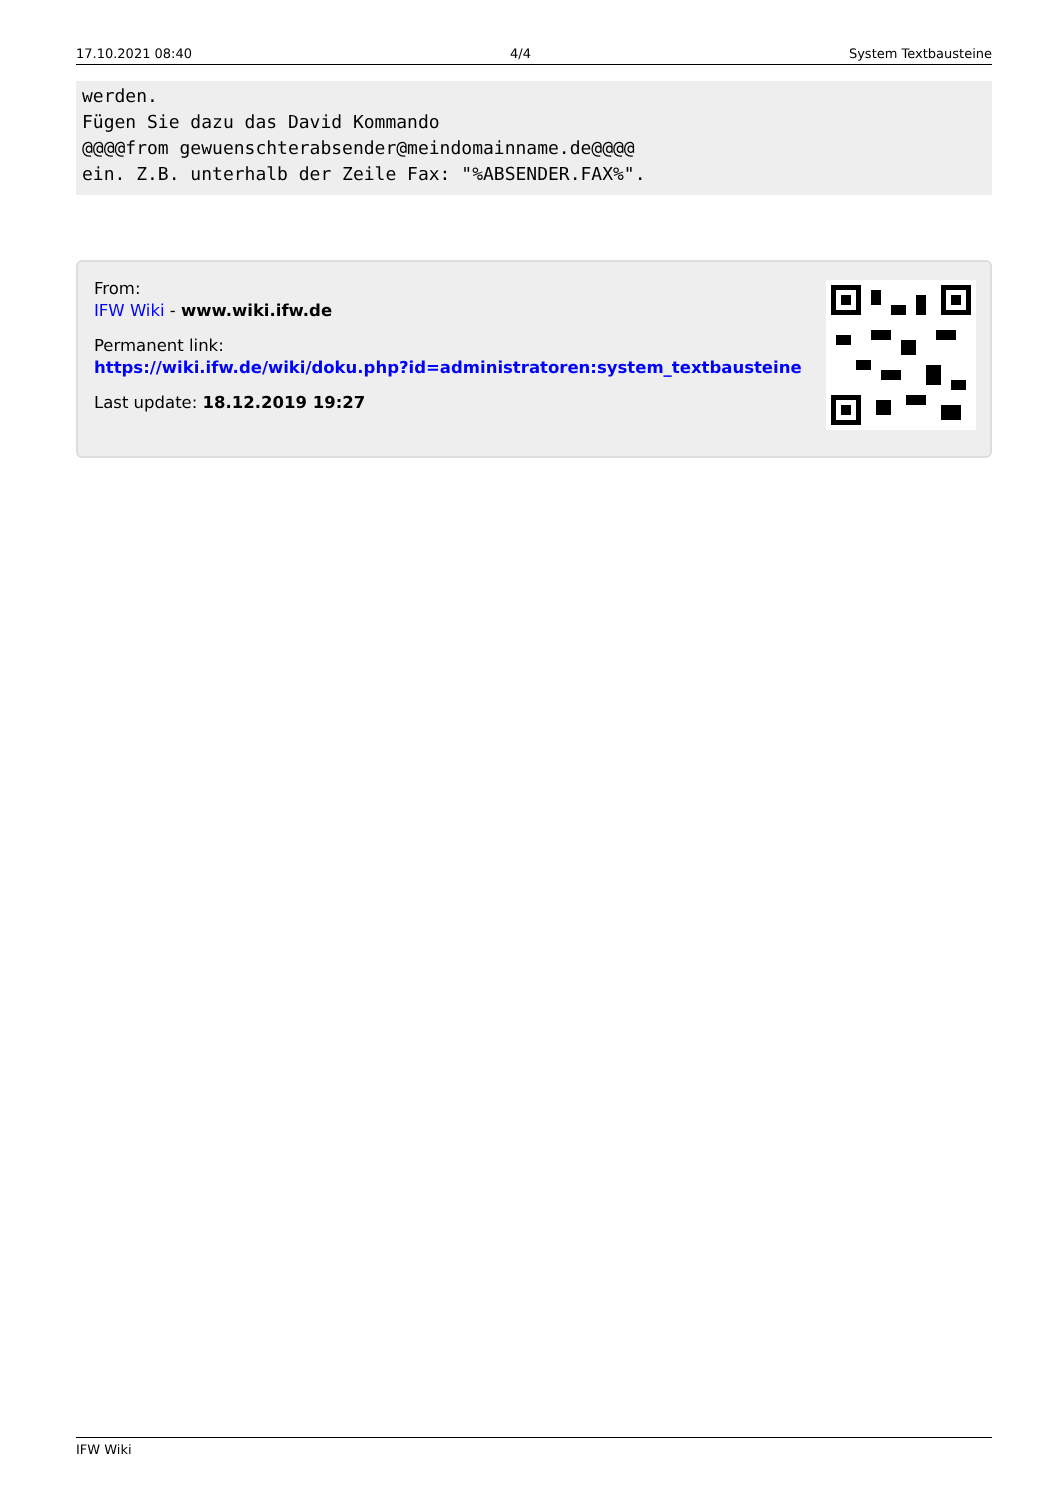17.10.2021 08:40 4/4 System Textbausteine
werden.
Fügen Sie dazu das David Kommando
@@@@from gewuenschterabsender@meindomainname.de@@@@
ein. Z.B. unterhalb der Zeile Fax: "%ABSENDER.FAX%".
From:
IFW Wiki - www.wiki.ifw.de
Permanent link:
https://wiki.ifw.de/wiki/doku.php?id=administratoren:system_textbausteine
Last update: 18.12.2019 19:27
IFW Wiki